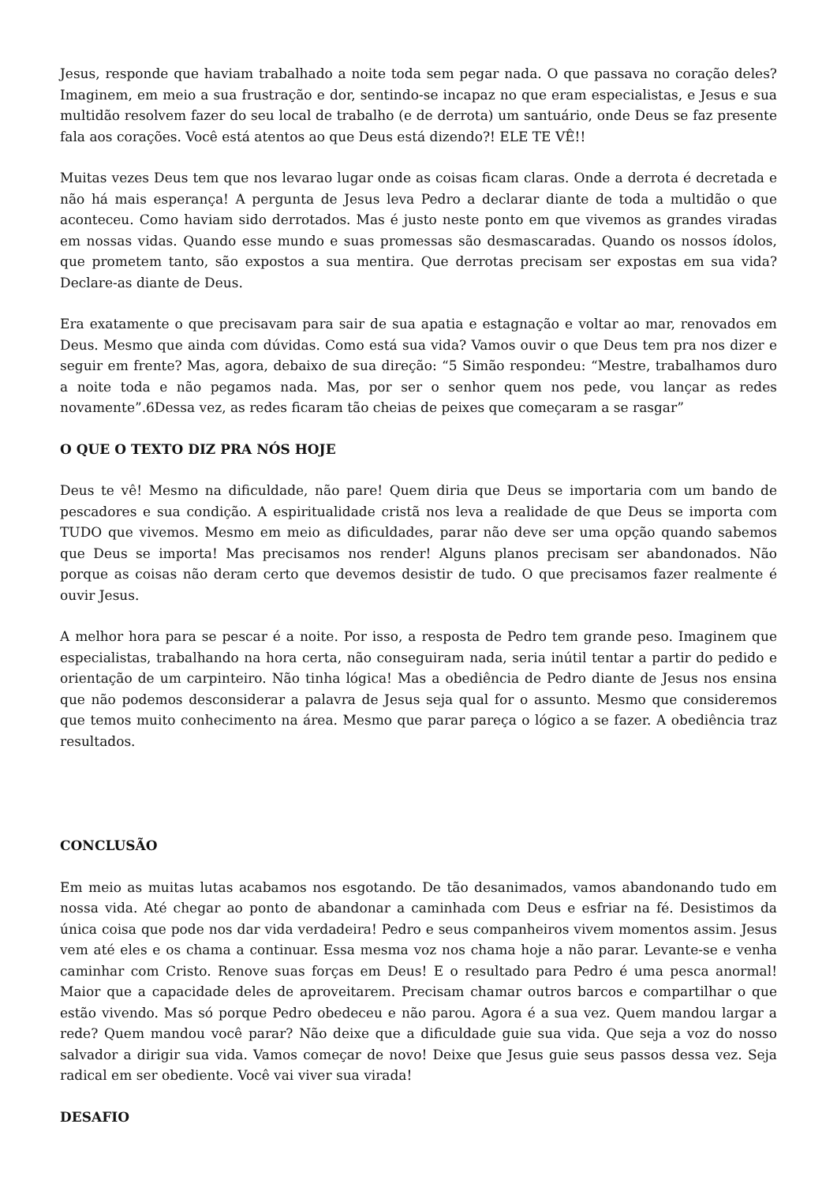Jesus, responde que haviam trabalhado a noite toda sem pegar nada. O que passava no coração deles? Imaginem, em meio a sua frustração e dor, sentindo-se incapaz no que eram especialistas, e Jesus e sua multidão resolvem fazer do seu local de trabalho (e de derrota) um santuário, onde Deus se faz presente fala aos corações. Você está atentos ao que Deus está dizendo?! ELE TE VÊ!!
Muitas vezes Deus tem que nos levarao lugar onde as coisas ficam claras. Onde a derrota é decretada e não há mais esperança! A pergunta de Jesus leva Pedro a declarar diante de toda a multidão o que aconteceu. Como haviam sido derrotados. Mas é justo neste ponto em que vivemos as grandes viradas em nossas vidas. Quando esse mundo e suas promessas são desmascaradas. Quando os nossos ídolos, que prometem tanto, são expostos a sua mentira. Que derrotas precisam ser expostas em sua vida? Declare-as diante de Deus.
Era exatamente o que precisavam para sair de sua apatia e estagnação e voltar ao mar, renovados em Deus. Mesmo que ainda com dúvidas. Como está sua vida? Vamos ouvir o que Deus tem pra nos dizer e seguir em frente? Mas, agora, debaixo de sua direção: “5 Simão respondeu: “Mestre, trabalhamos duro a noite toda e não pegamos nada. Mas, por ser o senhor quem nos pede, vou lançar as redes novamente”.6Dessa vez, as redes ficaram tão cheias de peixes que começaram a se rasgar”
O QUE O TEXTO DIZ PRA NÓS HOJE
Deus te vê! Mesmo na dificuldade, não pare! Quem diria que Deus se importaria com um bando de pescadores e sua condição. A espiritualidade cristã nos leva a realidade de que Deus se importa com TUDO que vivemos. Mesmo em meio as dificuldades, parar não deve ser uma opção quando sabemos que Deus se importa! Mas precisamos nos render! Alguns planos precisam ser abandonados. Não porque as coisas não deram certo que devemos desistir de tudo. O que precisamos fazer realmente é ouvir Jesus.
A melhor hora para se pescar é a noite. Por isso, a resposta de Pedro tem grande peso. Imaginem que especialistas, trabalhando na hora certa, não conseguiram nada, seria inútil tentar a partir do pedido e orientação de um carpinteiro. Não tinha lógica! Mas a obediência de Pedro diante de Jesus nos ensina que não podemos desconsiderar a palavra de Jesus seja qual for o assunto. Mesmo que consideremos que temos muito conhecimento na área. Mesmo que parar pareça o lógico a se fazer. A obediência traz resultados.
CONCLUSÃO
Em meio as muitas lutas acabamos nos esgotando. De tão desanimados, vamos abandonando tudo em nossa vida. Até chegar ao ponto de abandonar a caminhada com Deus e esfriar na fé. Desistimos da única coisa que pode nos dar vida verdadeira! Pedro e seus companheiros vivem momentos assim. Jesus vem até eles e os chama a continuar. Essa mesma voz nos chama hoje a não parar. Levante-se e venha caminhar com Cristo. Renove suas forças em Deus! E o resultado para Pedro é uma pesca anormal! Maior que a capacidade deles de aproveitarem. Precisam chamar outros barcos e compartilhar o que estão vivendo. Mas só porque Pedro obedeceu e não parou. Agora é a sua vez. Quem mandou largar a rede? Quem mandou você parar? Não deixe que a dificuldade guie sua vida. Que seja a voz do nosso salvador a dirigir sua vida. Vamos começar de novo! Deixe que Jesus guie seus passos dessa vez. Seja radical em ser obediente. Você vai viver sua virada!
DESAFIO